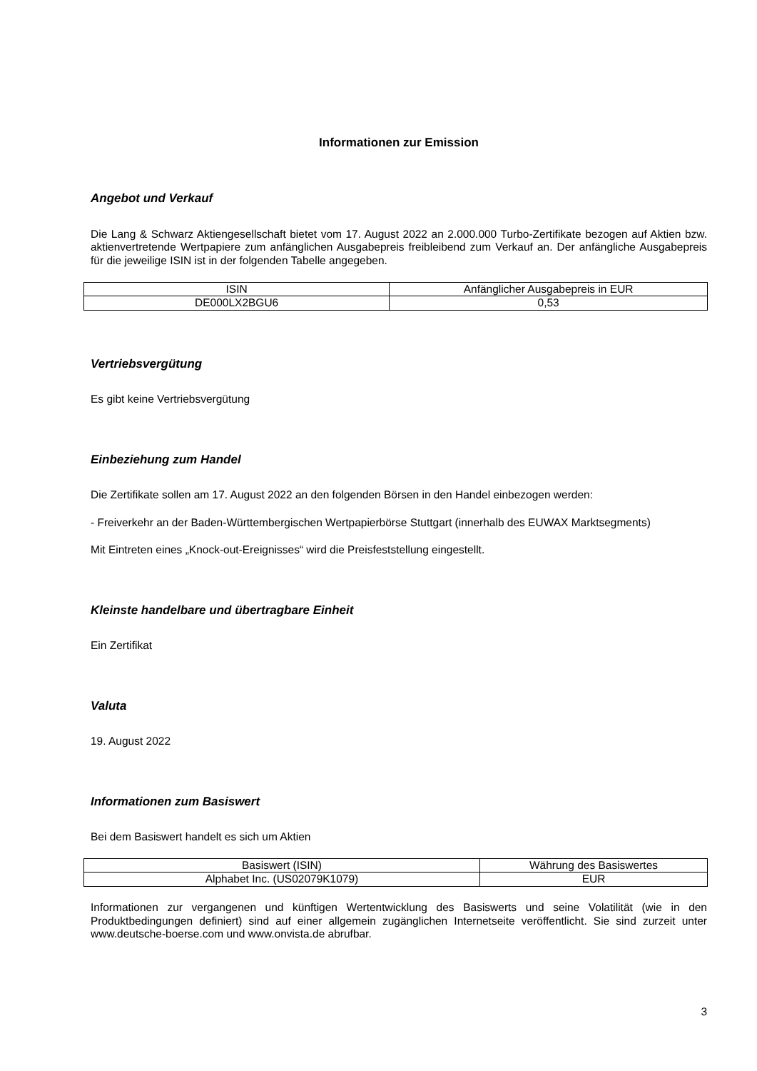Informationen zur Emission
Angebot und Verkauf
Die Lang & Schwarz Aktiengesellschaft bietet vom 17. August 2022 an 2.000.000 Turbo-Zertifikate bezogen auf Aktien bzw. aktienvertretende Wertpapiere zum anfänglichen Ausgabepreis freibleibend zum Verkauf an. Der anfängliche Ausgabepreis für die jeweilige ISIN ist in der folgenden Tabelle angegeben.
| ISIN | Anfänglicher Ausgabepreis in EUR |
| DE000LX2BGU6 | 0,53 |
Vertriebsvergütung
Es gibt keine Vertriebsvergütung
Einbeziehung zum Handel
Die Zertifikate sollen am 17. August 2022 an den folgenden Börsen in den Handel einbezogen werden:
- Freiverkehr an der Baden-Württembergischen Wertpapierbörse Stuttgart (innerhalb des EUWAX Marktsegments)
Mit Eintreten eines „Knock-out-Ereignisses“ wird die Preisfeststellung eingestellt.
Kleinste handelbare und übertragbare Einheit
Ein Zertifikat
Valuta
19. August 2022
Informationen zum Basiswert
Bei dem Basiswert handelt es sich um Aktien
| Basiswert (ISIN) | Währung des Basiswertes |
| Alphabet Inc. (US02079K1079) | EUR |
Informationen zur vergangenen und künftigen Wertentwicklung des Basiswerts und seine Volatilität (wie in den Produktbedingungen definiert) sind auf einer allgemein zugänglichen Internetseite veröffentlicht. Sie sind zurzeit unter www.deutsche-boerse.com und www.onvista.de abrufbar.
3